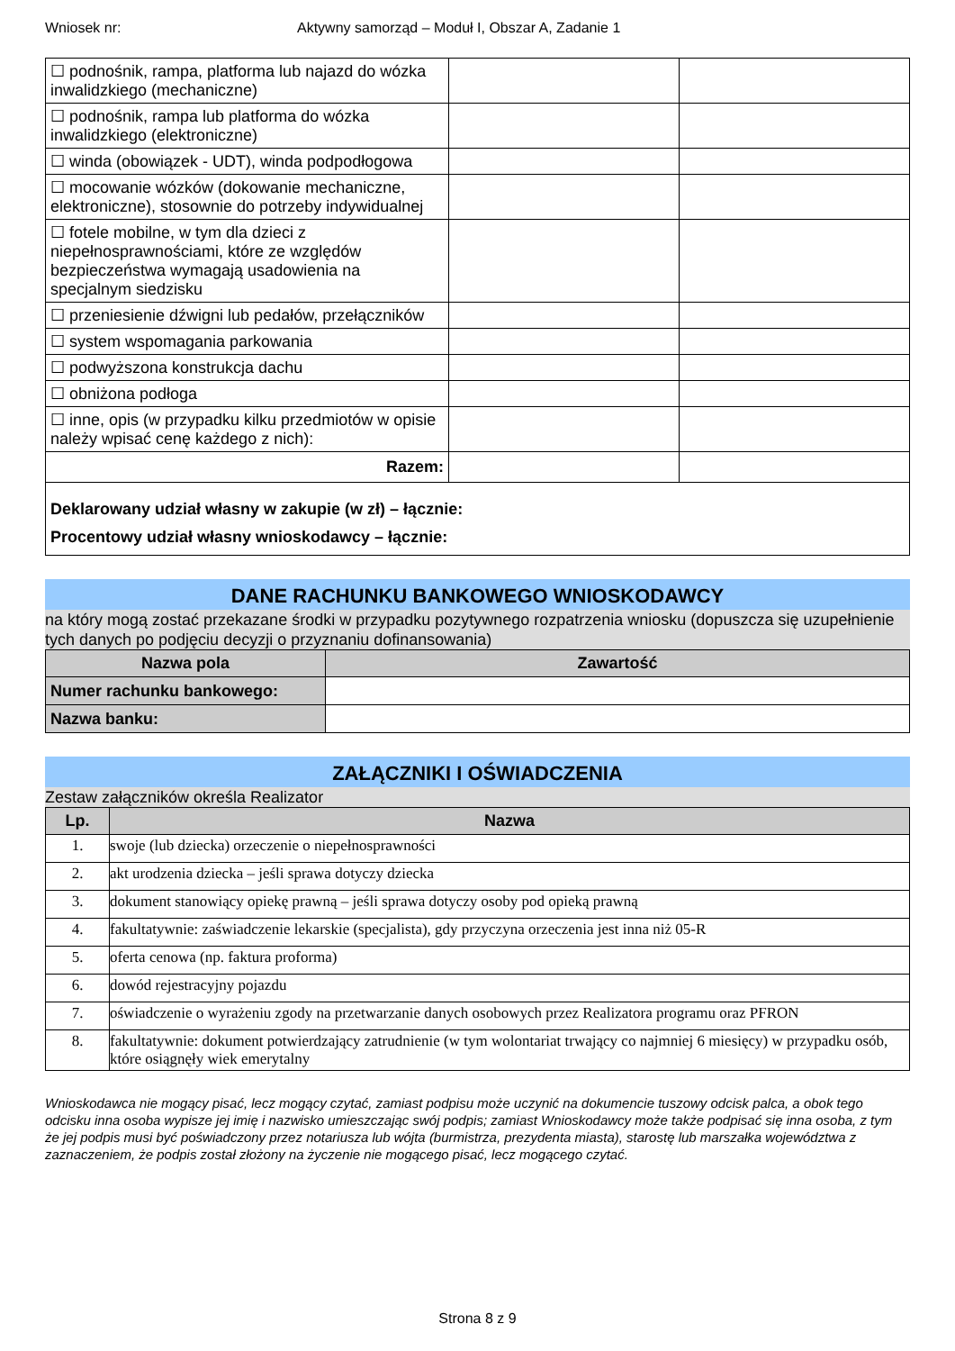Wniosek nr: Aktywny samorząd – Moduł I, Obszar A, Zadanie 1
| ☐ podnośnik, rampa, platforma lub najazd do wózka inwalidzkiego (mechaniczne) | | |
| ☐ podnośnik, rampa lub platforma do wózka inwalidzkiego (elektroniczne) | | |
| ☐ winda (obowiązek - UDT), winda podpodłogowa | | |
| ☐ mocowanie wózków (dokowanie mechaniczne, elektroniczne), stosownie do potrzeby indywidualnej | | |
| ☐ fotele mobilne, w tym dla dzieci z niepełnosprawnościami, które ze względów bezpieczeństwa wymagają usadowienia na specjalnym siedzisku | | |
| ☐ przeniesienie dźwigni lub pedałów, przełączników | | |
| ☐ system wspomagania parkowania | | |
| ☐ podwyższona konstrukcja dachu | | |
| ☐ obniżona podłoga | | |
| ☐ inne, opis (w przypadku kilku przedmiotów w opisie należy wpisać cenę każdego z nich): | | |
| Razem: | | |
| Deklarowany udział własny w zakupie (w zł) – łącznie: Procentowy udział własny wnioskodawcy – łącznie: | | |
DANE RACHUNKU BANKOWEGO WNIOSKODAWCY
na który mogą zostać przekazane środki w przypadku pozytywnego rozpatrzenia wniosku (dopuszcza się uzupełnienie tych danych po podjęciu decyzji o przyznaniu dofinansowania)
| Nazwa pola | Zawartość |
| --- | --- |
| Numer rachunku bankowego: | |
| Nazwa banku: | |
ZAŁĄCZNIKI I OŚWIADCZENIA
Zestaw załączników określa Realizator
| Lp. | Nazwa |
| --- | --- |
| 1. | swoje (lub dziecka) orzeczenie o niepełnosprawności |
| 2. | akt urodzenia dziecka – jeśli sprawa dotyczy dziecka |
| 3. | dokument stanowiący opiekę prawną – jeśli sprawa dotyczy osoby pod opieką prawną |
| 4. | fakultatywnie: zaświadczenie lekarskie (specjalista), gdy przyczyna orzeczenia jest inna niż 05-R |
| 5. | oferta cenowa (np. faktura proforma) |
| 6. | dowód rejestracyjny pojazdu |
| 7. | oświadczenie o wyrażeniu zgody na przetwarzanie danych osobowych przez Realizatora programu oraz PFRON |
| 8. | fakultatywnie: dokument potwierdzający zatrudnienie (w tym wolontariat trwający co najmniej 6 miesięcy) w przypadku osób, które osiągnęły wiek emerytalny |
Wnioskodawca nie mogący pisać, lecz mogący czytać, zamiast podpisu może uczynić na dokumencie tuszowy odcisk palca, a obok tego odcisku inna osoba wypisze jej imię i nazwisko umieszczając swój podpis; zamiast Wnioskodawcy może także podpisać się inna osoba, z tym że jej podpis musi być poświadczony przez notariusza lub wójta (burmistrza, prezydenta miasta), starostę lub marszałka województwa z zaznaczeniem, że podpis został złożony na życzenie nie mogącego pisać, lecz mogącego czytać.
Strona 8 z 9